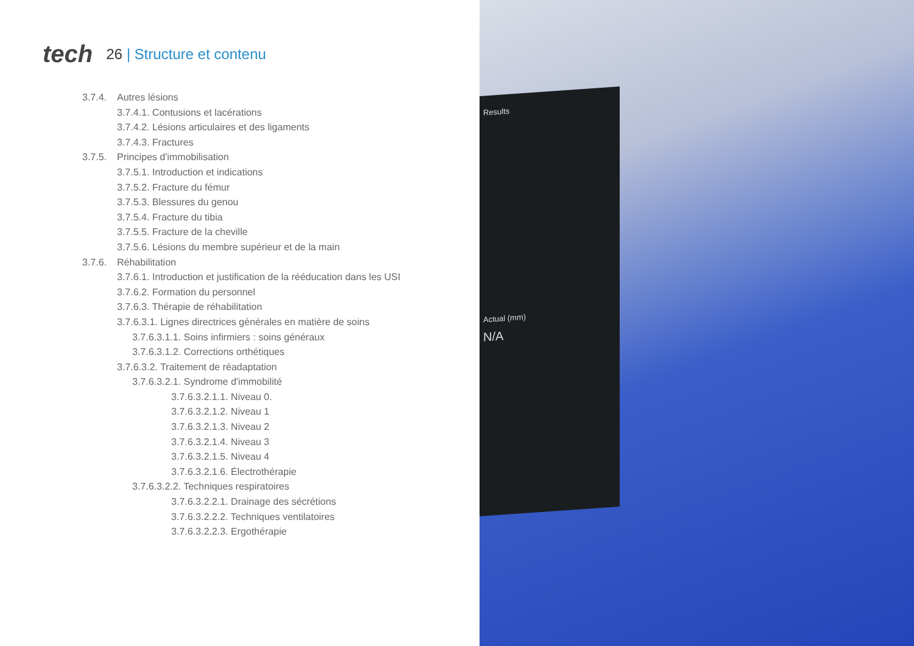tech
26 | Structure et contenu
3.7.4. Autres lésions
3.7.4.1. Contusions et lacérations
3.7.4.2. Lésions articulaires et des ligaments
3.7.4.3. Fractures
3.7.5. Principes d'immobilisation
3.7.5.1. Introduction et indications
3.7.5.2. Fracture du fémur
3.7.5.3. Blessures du genou
3.7.5.4. Fracture du tibia
3.7.5.5. Fracture de la cheville
3.7.5.6. Lésions du membre supérieur et de la main
3.7.6. Réhabilitation
3.7.6.1. Introduction et justification de la rééducation dans les USI
3.7.6.2. Formation du personnel
3.7.6.3. Thérapie de réhabilitation
3.7.6.3.1. Lignes directrices générales en matière de soins
3.7.6.3.1.1. Soins infirmiers : soins généraux
3.7.6.3.1.2. Corrections orthétiques
3.7.6.3.2. Traitement de réadaptation
3.7.6.3.2.1. Syndrome d'immobilité
3.7.6.3.2.1.1. Niveau 0.
3.7.6.3.2.1.2. Niveau 1
3.7.6.3.2.1.3. Niveau 2
3.7.6.3.2.1.4. Niveau 3
3.7.6.3.2.1.5. Niveau 4
3.7.6.3.2.1.6. Électrothérapie
3.7.6.3.2.2. Techniques respiratoires
3.7.6.3.2.2.1. Drainage des sécrétions
3.7.6.3.2.2.2. Techniques ventilatoires
3.7.6.3.2.2.3. Ergothérapie
Results
Actual (mm)
N/A